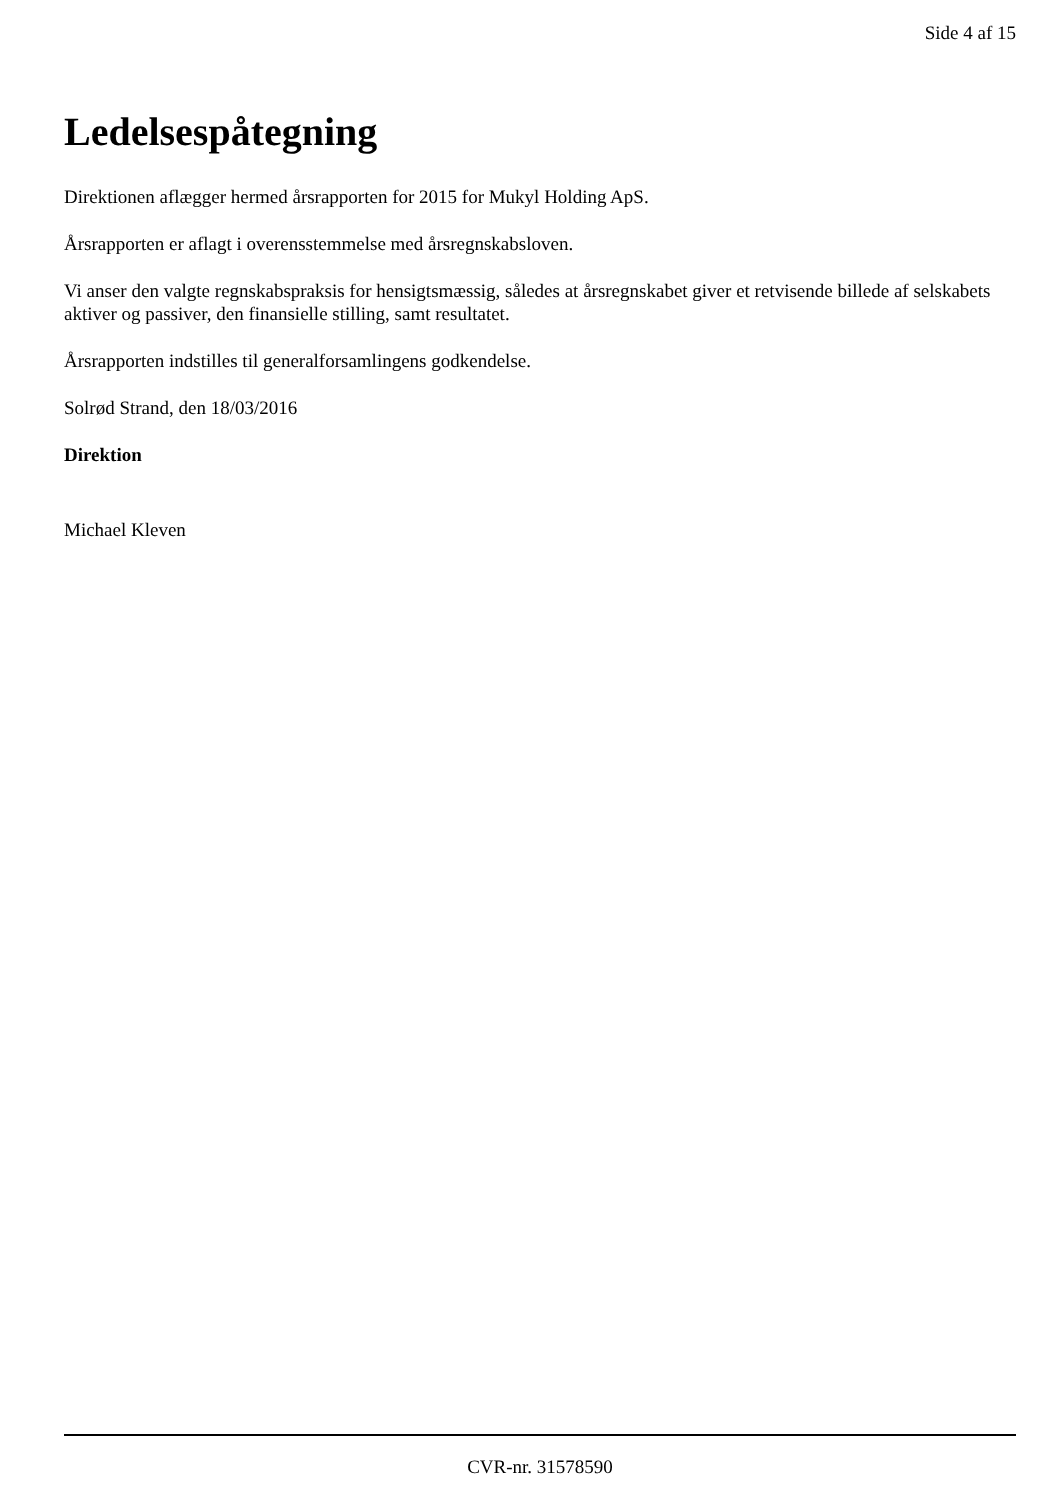Side 4 af 15
Ledelsespåtegning
Direktionen aflægger hermed årsrapporten for 2015 for Mukyl Holding ApS.
Årsrapporten er aflagt i overensstemmelse med årsregnskabsloven.
Vi anser den valgte regnskabspraksis for hensigtsmæssig, således at årsregnskabet giver et retvisende billede af selskabets aktiver og passiver, den finansielle stilling, samt resultatet.
Årsrapporten indstilles til generalforsamlingens godkendelse.
Solrød Strand, den 18/03/2016
Direktion
Michael Kleven
CVR-nr. 31578590